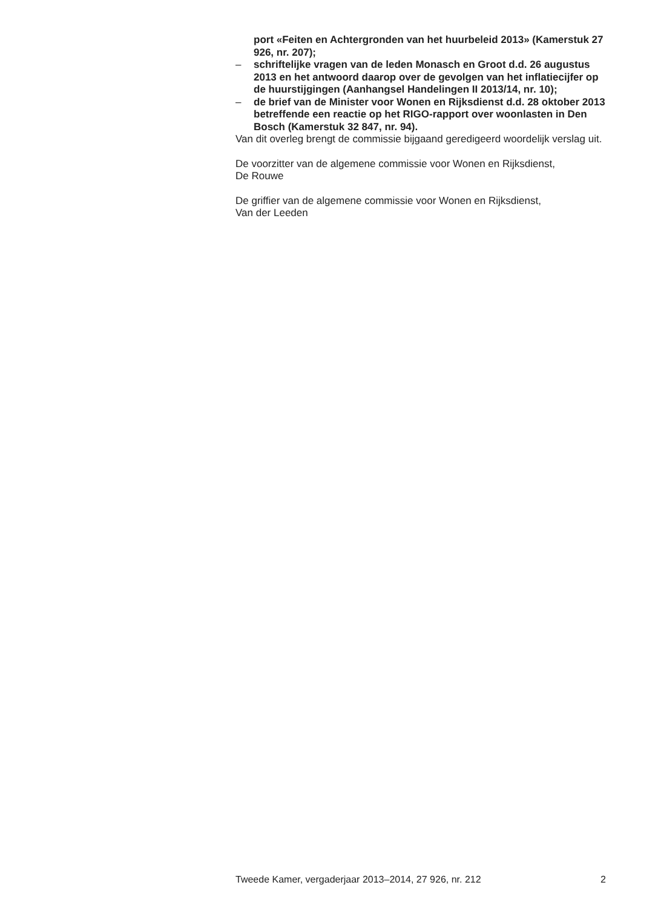port «Feiten en Achtergronden van het huurbeleid 2013» (Kamerstuk 27 926, nr. 207);
– schriftelijke vragen van de leden Monasch en Groot d.d. 26 augustus 2013 en het antwoord daarop over de gevolgen van het inflatiecijfer op de huurstijgingen (Aanhangsel Handelingen II 2013/14, nr. 10);
– de brief van de Minister voor Wonen en Rijksdienst d.d. 28 oktober 2013 betreffende een reactie op het RIGO-rapport over woonlasten in Den Bosch (Kamerstuk 32 847, nr. 94).
Van dit overleg brengt de commissie bijgaand geredigeerd woordelijk verslag uit.
De voorzitter van de algemene commissie voor Wonen en Rijksdienst,
De Rouwe
De griffier van de algemene commissie voor Wonen en Rijksdienst,
Van der Leeden
Tweede Kamer, vergaderjaar 2013–2014, 27 926, nr. 212 2